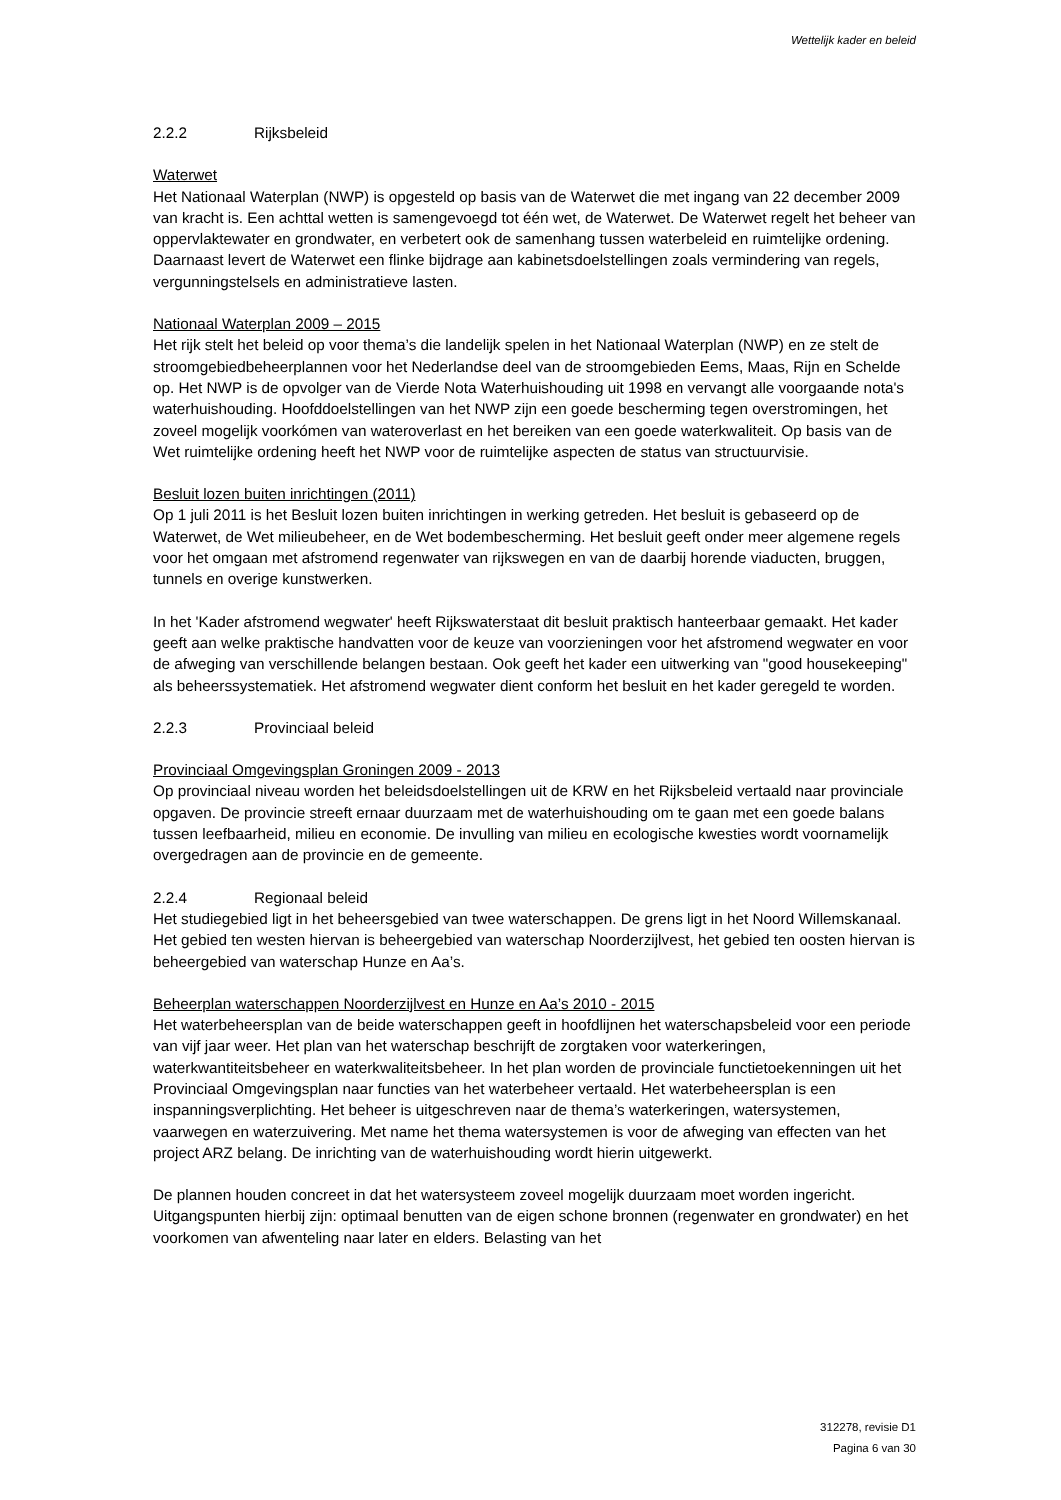Wettelijk kader en beleid
2.2.2 Rijksbeleid
Waterwet
Het Nationaal Waterplan (NWP) is opgesteld op basis van de Waterwet die met ingang van 22 december 2009 van kracht is. Een achttal wetten is samengevoegd tot één wet, de Waterwet. De Waterwet regelt het beheer van oppervlaktewater en grondwater, en verbetert ook de samenhang tussen waterbeleid en ruimtelijke ordening. Daarnaast levert de Waterwet een flinke bijdrage aan kabinetsdoelstellingen zoals vermindering van regels, vergunningstelsels en administratieve lasten.
Nationaal Waterplan 2009 – 2015
Het rijk stelt het beleid op voor thema’s die landelijk spelen in het Nationaal Waterplan (NWP) en ze stelt de stroomgebiedbeheerplannen voor het Nederlandse deel van de stroomgebieden Eems, Maas, Rijn en Schelde op. Het NWP is de opvolger van de Vierde Nota Waterhuishouding uit 1998 en vervangt alle voorgaande nota's waterhuishouding. Hoofddoelstellingen van het NWP zijn een goede bescherming tegen overstromingen, het zoveel mogelijk voorkómen van wateroverlast en het bereiken van een goede waterkwaliteit. Op basis van de Wet ruimtelijke ordening heeft het NWP voor de ruimtelijke aspecten de status van structuurvisie.
Besluit lozen buiten inrichtingen (2011)
Op 1 juli 2011 is het Besluit lozen buiten inrichtingen in werking getreden. Het besluit is gebaseerd op de Waterwet, de Wet milieubeheer, en de Wet bodembescherming. Het besluit geeft onder meer algemene regels voor het omgaan met afstromend regenwater van rijkswegen en van de daarbij horende viaducten, bruggen, tunnels en overige kunstwerken.
In het 'Kader afstromend wegwater' heeft Rijkswaterstaat dit besluit praktisch hanteerbaar gemaakt. Het kader geeft aan welke praktische handvatten voor de keuze van voorzieningen voor het afstromend wegwater en voor de afweging van verschillende belangen bestaan. Ook geeft het kader een uitwerking van "good housekeeping" als beheerssystematiek. Het afstromend wegwater dient conform het besluit en het kader geregeld te worden.
2.2.3 Provinciaal beleid
Provinciaal Omgevingsplan Groningen 2009 - 2013
Op provinciaal niveau worden het beleidsdoelstellingen uit de KRW en het Rijksbeleid vertaald naar provinciale opgaven. De provincie streeft ernaar duurzaam met de waterhuishouding om te gaan met een goede balans tussen leefbaarheid, milieu en economie. De invulling van milieu en ecologische kwesties wordt voornamelijk overgedragen aan de provincie en de gemeente.
2.2.4 Regionaal beleid
Het studiegebied ligt in het beheersgebied van twee waterschappen. De grens ligt in het Noord Willemskanaal. Het gebied ten westen hiervan is beheergebied van waterschap Noorderzijlvest, het gebied ten oosten hiervan is beheergebied van waterschap Hunze en Aa’s.
Beheerplan waterschappen Noorderzijlvest en Hunze en Aa’s 2010 - 2015
Het waterbeheersplan van de beide waterschappen geeft in hoofdlijnen het waterschapsbeleid voor een periode van vijf jaar weer. Het plan van het waterschap beschrijft de zorgtaken voor waterkeringen, waterkwantiteitsbeheer en waterkwaliteitsbeheer. In het plan worden de provinciale functietoekenningen uit het Provinciaal Omgevingsplan naar functies van het waterbeheer vertaald. Het waterbeheersplan is een inspanningsverplichting. Het beheer is uitgeschreven naar de thema’s waterkeringen, watersystemen, vaarwegen en waterzuivering. Met name het thema watersystemen is voor de afweging van effecten van het project ARZ belang. De inrichting van de waterhuishouding wordt hierin uitgewerkt.
De plannen houden concreet in dat het watersysteem zoveel mogelijk duurzaam moet worden ingericht. Uitgangspunten hierbij zijn: optimaal benutten van de eigen schone bronnen (regenwater en grondwater) en het voorkomen van afwenteling naar later en elders. Belasting van het
312278, revisie D1
Pagina 6 van 30